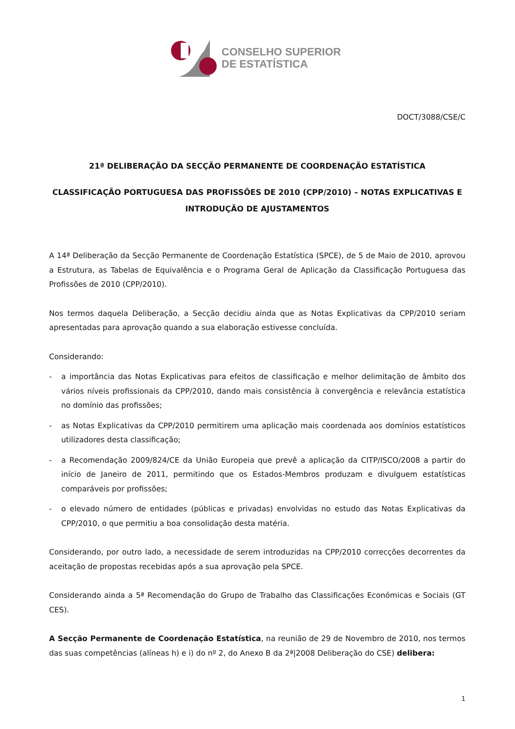CONSELHO SUPERIOR
DE ESTATÍSTICA
DOCT/3088/CSE/C
21ª DELIBERAÇÃO DA SECÇÃO PERMANENTE DE COORDENAÇÃO ESTATÍSTICA
CLASSIFICAÇÃO PORTUGUESA DAS PROFISSÕES DE 2010 (CPP/2010) – NOTAS EXPLICATIVAS E INTRODUÇÃO DE AJUSTAMENTOS
A 14ª Deliberação da Secção Permanente de Coordenação Estatística (SPCE), de 5 de Maio de 2010, aprovou a Estrutura, as Tabelas de Equivalência e o Programa Geral de Aplicação da Classificação Portuguesa das Profissões de 2010 (CPP/2010).
Nos termos daquela Deliberação, a Secção decidiu ainda que as Notas Explicativas da CPP/2010 seriam apresentadas para aprovação quando a sua elaboração estivesse concluída.
Considerando:
- a importância das Notas Explicativas para efeitos de classificação e melhor delimitação de âmbito dos vários níveis profissionais da CPP/2010, dando mais consistência à convergência e relevância estatística no domínio das profissões;
- as Notas Explicativas da CPP/2010 permitirem uma aplicação mais coordenada aos domínios estatísticos utilizadores desta classificação;
- a Recomendação 2009/824/CE da União Europeia que prevê a aplicação da CITP/ISCO/2008 a partir do início de Janeiro de 2011, permitindo que os Estados-Membros produzam e divulguem estatísticas comparáveis por profissões;
- o elevado número de entidades (públicas e privadas) envolvidas no estudo das Notas Explicativas da CPP/2010, o que permitiu a boa consolidação desta matéria.
Considerando, por outro lado, a necessidade de serem introduzidas na CPP/2010 correcções decorrentes da aceitação de propostas recebidas após a sua aprovação pela SPCE.
Considerando ainda a 5ª Recomendação do Grupo de Trabalho das Classificações Económicas e Sociais (GT CES).
A Secção Permanente de Coordenação Estatística, na reunião de 29 de Novembro de 2010, nos termos das suas competências (alíneas h) e i) do nº 2, do Anexo B da 2ª|2008 Deliberação do CSE) delibera:
1